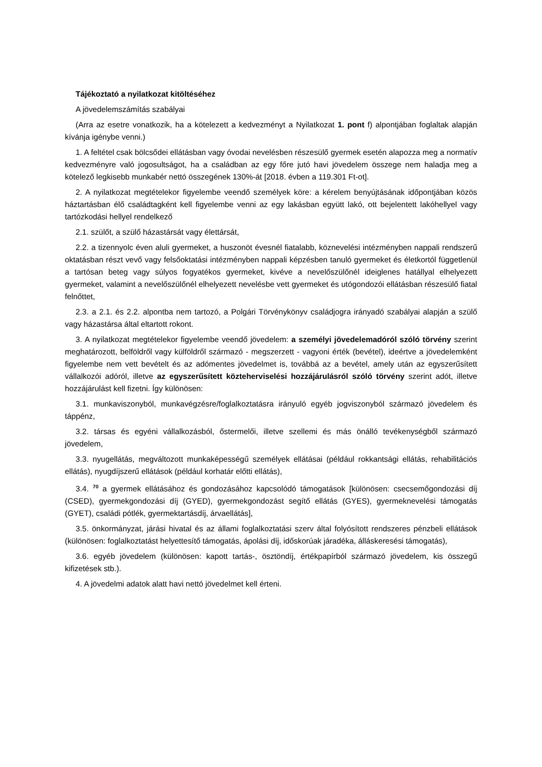Tájékoztató a nyilatkozat kitöltéséhez
A jövedelemszámítás szabályai
(Arra az esetre vonatkozik, ha a kötelezett a kedvezményt a Nyilatkozat 1. pont f) alpontjában foglaltak alapján kívánja igénybe venni.)
1. A feltétel csak bölcsődei ellátásban vagy óvodai nevelésben részesülő gyermek esetén alapozza meg a normatív kedvezményre való jogosultságot, ha a családban az egy főre jutó havi jövedelem összege nem haladja meg a kötelező legkisebb munkabér nettó összegének 130%-át [2018. évben a 119.301 Ft-ot].
2. A nyilatkozat megtételekor figyelembe veendő személyek köre: a kérelem benyújtásának időpontjában közös háztartásban élő családtagként kell figyelembe venni az egy lakásban együtt lakó, ott bejelentett lakóhellyel vagy tartózkodási hellyel rendelkező
2.1. szülőt, a szülő házastársát vagy élettársát,
2.2. a tizennyolc éven aluli gyermeket, a huszonöt évesnél fiatalabb, köznevelési intézményben nappali rendszerű oktatásban részt vevő vagy felsőoktatási intézményben nappali képzésben tanuló gyermeket és életkortól függetlenül a tartósan beteg vagy súlyos fogyatékos gyermeket, kivéve a nevelőszülőnél ideiglenes hatállyal elhelyezett gyermeket, valamint a nevelőszülőnél elhelyezett nevelésbe vett gyermeket és utógondozói ellátásban részesülő fiatal felnőttet,
2.3. a 2.1. és 2.2. alpontba nem tartozó, a Polgári Törvénykönyv családjogra irányadó szabályai alapján a szülő vagy házastársa által eltartott rokont.
3. A nyilatkozat megtételekor figyelembe veendő jövedelem: a személyi jövedelemadóról szóló törvény szerint meghatározott, belföldről vagy külföldről származó - megszerzett - vagyoni érték (bevétel), ideértve a jövedelemként figyelembe nem vett bevételt és az adómentes jövedelmet is, továbbá az a bevétel, amely után az egyszerűsített vállalkozói adóról, illetve az egyszerűsített közteherviselési hozzájárulásról szóló törvény szerint adót, illetve hozzájárulást kell fizetni. Így különösen:
3.1. munkaviszonyból, munkavégzésre/foglalkoztatásra irányuló egyéb jogviszonyból származó jövedelem és táppénz,
3.2. társas és egyéni vállalkozásból, őstermelői, illetve szellemi és más önálló tevékenységből származó jövedelem,
3.3. nyugellátás, megváltozott munkaképességű személyek ellátásai (például rokkantsági ellátás, rehabilitációs ellátás), nyugdíjszerű ellátások (például korhatár előtti ellátás),
3.4. <sup>70</sup> a gyermek ellátásához és gondozásához kapcsolódó támogatások [különösen: csecsemőgondozási díj (CSED), gyermekgondozási díj (GYED), gyermekgondozást segítő ellátás (GYES), gyermeknevelési támogatás (GYET), családi pótlék, gyermektartásdíj, árvaellátás],
3.5. önkormányzat, járási hivatal és az állami foglalkoztatási szerv által folyósított rendszeres pénzbeli ellátások (különösen: foglalkoztatást helyettesítő támogatás, ápolási díj, időskorúak járadéka, álláskeresési támogatás),
3.6. egyéb jövedelem (különösen: kapott tartás-, ösztöndíj, értékpapírból származó jövedelem, kis összegű kifizetések stb.).
4. A jövedelmi adatok alatt havi nettó jövedelmet kell érteni.